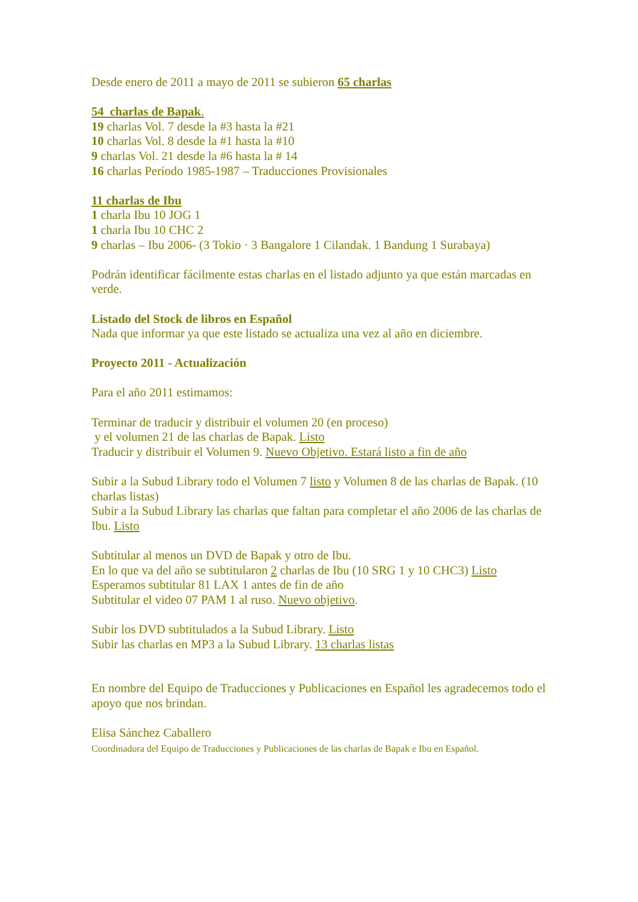Desde enero de 2011 a mayo de 2011 se subieron 65 charlas
54 charlas de Bapak.
19 charlas Vol. 7 desde la #3 hasta la #21
10 charlas Vol. 8 desde la #1 hasta la #10
9 charlas Vol. 21 desde la #6 hasta la # 14
16 charlas Período 1985-1987 – Traducciones Provisionales
11 charlas de Ibu
1 charla Ibu 10 JOG 1
1 charla Ibu 10 CHC 2
9 charlas – Ibu 2006- (3 Tokio · 3 Bangalore 1 Cilandak. 1 Bandung 1 Surabaya)
Podrán identificar fácilmente estas charlas en el listado adjunto ya que están marcadas en verde.
Listado del Stock de libros en Español
Nada que informar ya que este listado se actualiza una vez al año en diciembre.
Proyecto 2011 - Actualización
Para el año 2011 estimamos:
Terminar de traducir y distribuir el volumen 20 (en proceso)
y el volumen 21 de las charlas de Bapak. Listo
Traducir y distribuir el Volumen 9. Nuevo Objetivo. Estará listo a fin de año
Subir a la Subud Library todo el Volumen 7 listo y Volumen 8 de las charlas de Bapak. (10 charlas listas)
Subir a la Subud Library las charlas que faltan para completar el año 2006 de las charlas de Ibu. Listo
Subtitular al menos un DVD de Bapak y otro de Ibu.
En lo que va del año se subtitularon 2 charlas de Ibu (10 SRG 1 y 10 CHC3) Listo
Esperamos subtitular 81 LAX 1 antes de fin de año
Subtitular el video 07 PAM 1 al ruso. Nuevo objetivo.
Subir los DVD subtitulados a la Subud Library. Listo
Subir las charlas en MP3 a la Subud Library. 13 charlas listas
En nombre del Equipo de Traducciones y Publicaciones en Español les agradecemos todo el apoyo que nos brindan.
Elisa Sánchez Caballero
Coordinadora del Equipo de Traducciones y Publicaciones de las charlas de Bapak e Ibu en Español.